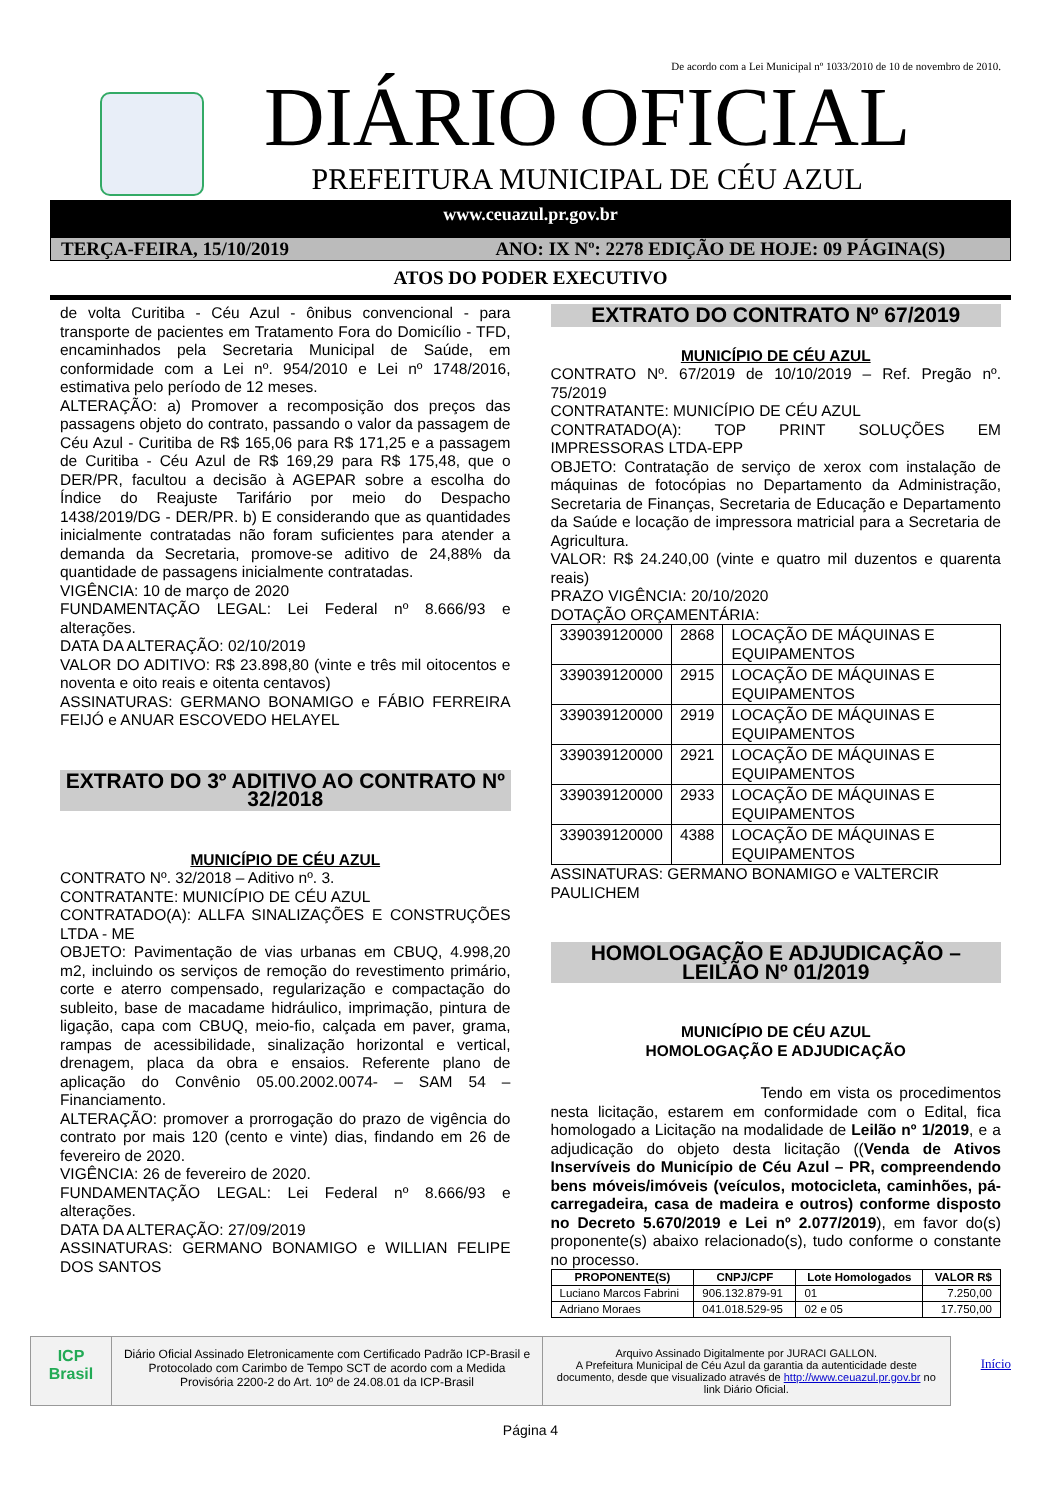De acordo com a Lei Municipal nº 1033/2010 de 10 de novembro de 2010.
DIÁRIO OFICIAL
PREFEITURA MUNICIPAL DE CÉU AZUL
www.ceuazul.pr.gov.br
TERÇA-FEIRA, 15/10/2019 ANO: IX Nº: 2278 EDIÇÃO DE HOJE: 09 PÁGINA(S)
ATOS DO PODER EXECUTIVO
de volta Curitiba - Céu Azul - ônibus convencional - para transporte de pacientes em Tratamento Fora do Domicílio - TFD, encaminhados pela Secretaria Municipal de Saúde, em conformidade com a Lei nº. 954/2010 e Lei nº 1748/2016, estimativa pelo período de 12 meses.
ALTERAÇÃO: a) Promover a recomposição dos preços das passagens objeto do contrato, passando o valor da passagem de Céu Azul - Curitiba de R$ 165,06 para R$ 171,25 e a passagem de Curitiba - Céu Azul de R$ 169,29 para R$ 175,48, que o DER/PR, facultou a decisão à AGEPAR sobre a escolha do Índice do Reajuste Tarifário por meio do Despacho 1438/2019/DG - DER/PR. b) E considerando que as quantidades inicialmente contratadas não foram suficientes para atender a demanda da Secretaria, promove-se aditivo de 24,88% da quantidade de passagens inicialmente contratadas.
VIGÊNCIA: 10 de março de 2020
FUNDAMENTAÇÃO LEGAL: Lei Federal nº 8.666/93 e alterações.
DATA DA ALTERAÇÃO: 02/10/2019
VALOR DO ADITIVO: R$ 23.898,80 (vinte e três mil oitocentos e noventa e oito reais e oitenta centavos)
ASSINATURAS: GERMANO BONAMIGO e FÁBIO FERREIRA FEIJÓ e ANUAR ESCOVEDO HELAYEL
EXTRATO DO 3º ADITIVO AO CONTRATO Nº 32/2018
MUNICÍPIO DE CÉU AZUL
CONTRATO Nº. 32/2018 – Aditivo nº. 3.
CONTRATANTE: MUNICÍPIO DE CÉU AZUL
CONTRATADO(A): ALLFA SINALIZAÇÕES E CONSTRUÇÕES LTDA - ME
OBJETO: Pavimentação de vias urbanas em CBUQ, 4.998,20 m2, incluindo os serviços de remoção do revestimento primário, corte e aterro compensado, regularização e compactação do subleito, base de macadame hidráulico, imprimação, pintura de ligação, capa com CBUQ, meio-fio, calçada em paver, grama, rampas de acessibilidade, sinalização horizontal e vertical, drenagem, placa da obra e ensaios. Referente plano de aplicação do Convênio 05.00.2002.0074- – SAM 54 – Financiamento.
ALTERAÇÃO: promover a prorrogação do prazo de vigência do contrato por mais 120 (cento e vinte) dias, findando em 26 de fevereiro de 2020.
VIGÊNCIA: 26 de fevereiro de 2020.
FUNDAMENTAÇÃO LEGAL: Lei Federal nº 8.666/93 e alterações.
DATA DA ALTERAÇÃO: 27/09/2019
ASSINATURAS: GERMANO BONAMIGO e WILLIAN FELIPE DOS SANTOS
EXTRATO DO CONTRATO Nº 67/2019
MUNICÍPIO DE CÉU AZUL
CONTRATO Nº. 67/2019 de 10/10/2019 – Ref. Pregão nº. 75/2019
CONTRATANTE: MUNICÍPIO DE CÉU AZUL
CONTRATADO(A): TOP PRINT SOLUÇÕES EM IMPRESSORAS LTDA-EPP
OBJETO: Contratação de serviço de xerox com instalação de máquinas de fotocópias no Departamento da Administração, Secretaria de Finanças, Secretaria de Educação e Departamento da Saúde e locação de impressora matricial para a Secretaria de Agricultura.
VALOR: R$ 24.240,00 (vinte e quatro mil duzentos e quarenta reais)
PRAZO VIGÊNCIA: 20/10/2020
DOTAÇÃO ORÇAMENTÁRIA:
| 339039120000 | 2868 | LOCAÇÃO DE MÁQUINAS E EQUIPAMENTOS |
| 339039120000 | 2915 | LOCAÇÃO DE MÁQUINAS E EQUIPAMENTOS |
| 339039120000 | 2919 | LOCAÇÃO DE MÁQUINAS E EQUIPAMENTOS |
| 339039120000 | 2921 | LOCAÇÃO DE MÁQUINAS E EQUIPAMENTOS |
| 339039120000 | 2933 | LOCAÇÃO DE MÁQUINAS E EQUIPAMENTOS |
| 339039120000 | 4388 | LOCAÇÃO DE MÁQUINAS E EQUIPAMENTOS |
ASSINATURAS: GERMANO BONAMIGO e VALTERCIR PAULICHEM
HOMOLOGAÇÃO E ADJUDICAÇÃO – LEILÃO Nº 01/2019
MUNICÍPIO DE CÉU AZUL
HOMOLOGAÇÃO E ADJUDICAÇÃO
Tendo em vista os procedimentos nesta licitação, estarem em conformidade com o Edital, fica homologado a Licitação na modalidade de Leilão nº 1/2019, e a adjudicação do objeto desta licitação ((Venda de Ativos Inservíveis do Município de Céu Azul – PR, compreendendo bens móveis/imóveis (veículos, motocicleta, caminhões, pá-carregadeira, casa de madeira e outros) conforme disposto no Decreto 5.670/2019 e Lei nº 2.077/2019), em favor do(s) proponente(s) abaixo relacionado(s), tudo conforme o constante no processo.
| PROPONENTE(S) | CNPJ/CPF | Lote Homologados | VALOR R$ |
| --- | --- | --- | --- |
| Luciano Marcos Fabrini | 906.132.879-91 | 01 | 7.250,00 |
| Adriano Moraes | 041.018.529-95 | 02 e 05 | 17.750,00 |
ICP Brasil
Diário Oficial Assinado Eletronicamente com Certificado Padrão ICP-Brasil e Protocolado com Carimbo de Tempo SCT de acordo com a Medida Provisória 2200-2 do Art. 10º de 24.08.01 da ICP-Brasil
Arquivo Assinado Digitalmente por JURACI GALLON.
A Prefeitura Municipal de Céu Azul da garantia da autenticidade deste documento, desde que visualizado através de http://www.ceuazul.pr.gov.br no link Diário Oficial.
Início
Página 4